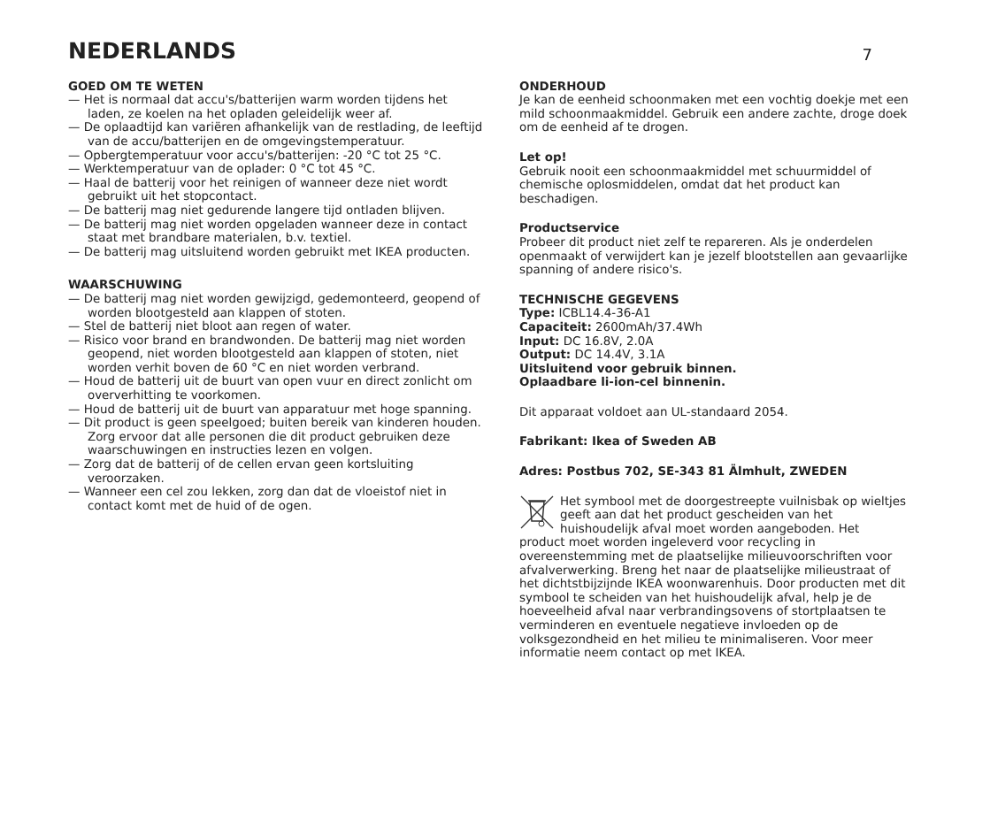NEDERLANDS
7
GOED OM TE WETEN
— Het is normaal dat accu's/batterijen warm worden tijdens het laden, ze koelen na het opladen geleidelijk weer af.
— De oplaadtijd kan variëren afhankelijk van de restlading, de leeftijd van de accu/batterijen en de omgevingstemperatuur.
— Opbergtemperatuur voor accu's/batterijen: -20 °C tot 25 °C.
— Werktemperatuur van de oplader: 0 °C tot 45 °C.
— Haal de batterij voor het reinigen of wanneer deze niet wordt gebruikt uit het stopcontact.
— De batterij mag niet gedurende langere tijd ontladen blijven.
— De batterij mag niet worden opgeladen wanneer deze in contact staat met brandbare materialen, b.v. textiel.
— De batterij mag uitsluitend worden gebruikt met IKEA producten.
WAARSCHUWING
— De batterij mag niet worden gewijzigd, gedemonteerd, geopend of worden blootgesteld aan klappen of stoten.
— Stel de batterij niet bloot aan regen of water.
— Risico voor brand en brandwonden. De batterij mag niet worden geopend, niet worden blootgesteld aan klappen of stoten, niet worden verhit boven de 60 °C en niet worden verbrand.
— Houd de batterij uit de buurt van open vuur en direct zonlicht om oververhitting te voorkomen.
— Houd de batterij uit de buurt van apparatuur met hoge spanning.
— Dit product is geen speelgoed; buiten bereik van kinderen houden. Zorg ervoor dat alle personen die dit product gebruiken deze waarschuwingen en instructies lezen en volgen.
— Zorg dat de batterij of de cellen ervan geen kortsluiting veroorzaken.
— Wanneer een cel zou lekken, zorg dan dat de vloeistof niet in contact komt met de huid of de ogen.
ONDERHOUD
Je kan de eenheid schoonmaken met een vochtig doekje met een mild schoonmaakmiddel. Gebruik een andere zachte, droge doek om de eenheid af te drogen.
Let op!
Gebruik nooit een schoonmaakmiddel met schuurmiddel of chemische oplosmiddelen, omdat dat het product kan beschadigen.
Productservice
Probeer dit product niet zelf te repareren. Als je onderdelen openmaakt of verwijdert kan je jezelf blootstellen aan gevaarlijke spanning of andere risico's.
TECHNISCHE GEGEVENS
Type: ICBL14.4-36-A1
Capaciteit: 2600mAh/37.4Wh
Input: DC 16.8V, 2.0A
Output: DC 14.4V, 3.1A
Uitsluitend voor gebruik binnen.
Oplaadbare li-ion-cel binnenin.
Dit apparaat voldoet aan UL-standaard 2054.
Fabrikant: Ikea of Sweden AB
Adres: Postbus 702, SE-343 81 Älmhult, ZWEDEN
Het symbool met de doorgestreepte vuilnisbak op wieltjes geeft aan dat het product gescheiden van het huishoudelijk afval moet worden aangeboden. Het product moet worden ingeleverd voor recycling in overeenstemming met de plaatselijke milieuvoorschriften voor afvalverwerking. Breng het naar de plaatselijke milieustraat of het dichtstbijzijnde IKEA woonwarenhuis. Door producten met dit symbool te scheiden van het huishoudelijk afval, help je de hoeveelheid afval naar verbrandingsovens of stortplaatsen te verminderen en eventuele negatieve invloeden op de volksgezondheid en het milieu te minimaliseren. Voor meer informatie neem contact op met IKEA.